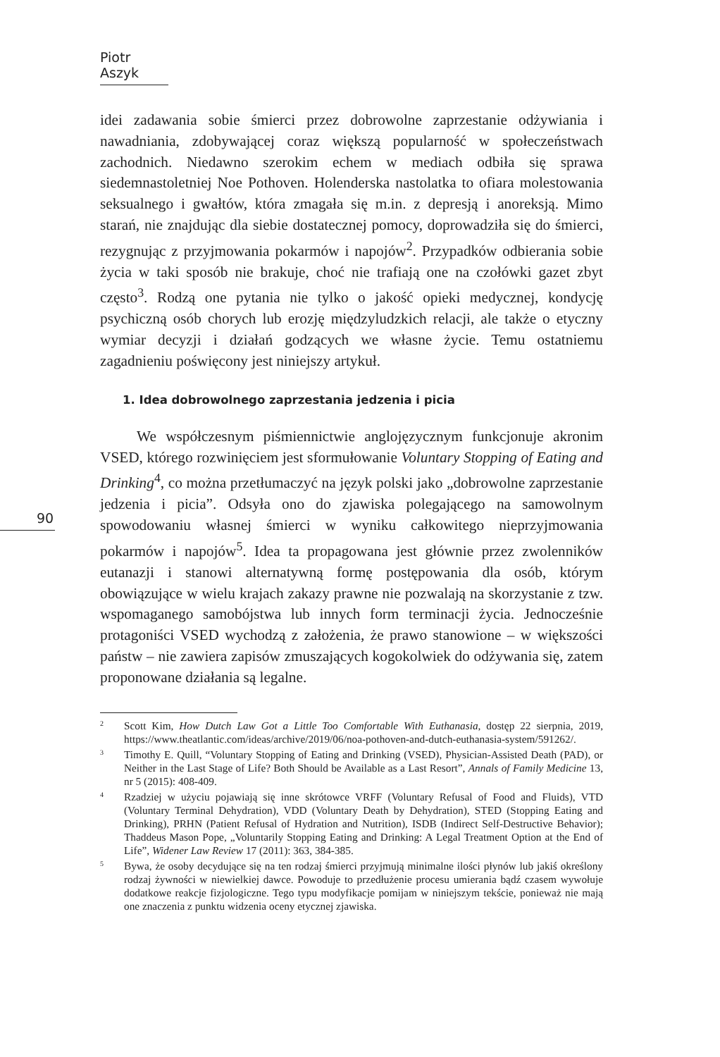Piotr Aszyk
90
idei zadawania sobie śmierci przez dobrowolne zaprzestanie odżywiania i nawadniania, zdobywającej coraz większą popularność w społeczeństwach zachodnich. Niedawno szerokim echem w mediach odbiła się sprawa siedemnastoletniej Noe Pothoven. Holenderska nastolatka to ofiara molestowania seksualnego i gwałtów, która zmagała się m.in. z depresją i anoreksją. Mimo starań, nie znajdując dla siebie dostatecznej pomocy, doprowadziła się do śmierci, rezygnując z przyjmowania pokarmów i napojów<sup>2</sup>. Przypadków odbierania sobie życia w taki sposób nie brakuje, choć nie trafiają one na czołówki gazet zbyt często<sup>3</sup>. Rodzą one pytania nie tylko o jakość opieki medycznej, kondycję psychiczną osób chorych lub erozję międzyludzkich relacji, ale także o etyczny wymiar decyzji i działań godzących we własne życie. Temu ostatniemu zagadnieniu poświęcony jest niniejszy artykuł.
1. Idea dobrowolnego zaprzestania jedzenia i picia
We współczesnym piśmiennictwie anglojęzycznym funkcjonuje akronim VSED, którego rozwinięciem jest sformułowanie Voluntary Stopping of Eating and Drinking<sup>4</sup>, co można przetłumaczyć na język polski jako „dobrowolne zaprzestanie jedzenia i picia”. Odsyła ono do zjawiska polegającego na samowolnym spowodowaniu własnej śmierci w wyniku całkowitego nieprzyjmowania pokarmów i napojów<sup>5</sup>. Idea ta propagowana jest głównie przez zwolenników eutanazji i stanowi alternatywną formę postępowania dla osób, którym obowiązujące w wielu krajach zakazy prawne nie pozwalają na skorzystanie z tzw. wspomaganego samobójstwa lub innych form terminacji życia. Jednocześnie protagoniści VSED wychodzą z założenia, że prawo stanowione – w większości państw – nie zawiera zapisów zmuszających kogokolwiek do odżywania się, zatem proponowane działania są legalne.
<sup>2</sup>
Scott Kim, How Dutch Law Got a Little Too Comfortable With Euthanasia, dostęp 22 sierpnia, 2019, https://www.theatlantic.com/ideas/archive/2019/06/noa-pothoven-and-dutch-euthanasia-system/591262/.
<sup>3</sup>
Timothy E. Quill, “Voluntary Stopping of Eating and Drinking (VSED), Physician-Assisted Death (PAD), or Neither in the Last Stage of Life? Both Should be Available as a Last Resort”, Annals of Family Medicine 13, nr 5 (2015): 408-409.
<sup>4</sup>
Rzadziej w użyciu pojawiają się inne skrótowce VRFF (Voluntary Refusal of Food and Fluids), VTD (Voluntary Terminal Dehydration), VDD (Voluntary Death by Dehydration), STED (Stopping Eating and Drinking), PRHN (Patient Refusal of Hydration and Nutrition), ISDB (Indirect Self-Destructive Behavior); Thaddeus Mason Pope, „Voluntarily Stopping Eating and Drinking: A Legal Treatment Option at the End of Life”, Widener Law Review 17 (2011): 363, 384-385.
<sup>5</sup>
Bywa, że osoby decydujące się na ten rodzaj śmierci przyjmują minimalne ilości płynów lub jakiś określony rodzaj żywności w niewielkiej dawce. Powoduje to przedłużenie procesu umierania bądź czasem wywołuje dodatkowe reakcje fizjologiczne. Tego typu modyfikacje pomijam w niniejszym tekście, ponieważ nie mają one znaczenia z punktu widzenia oceny etycznej zjawiska.